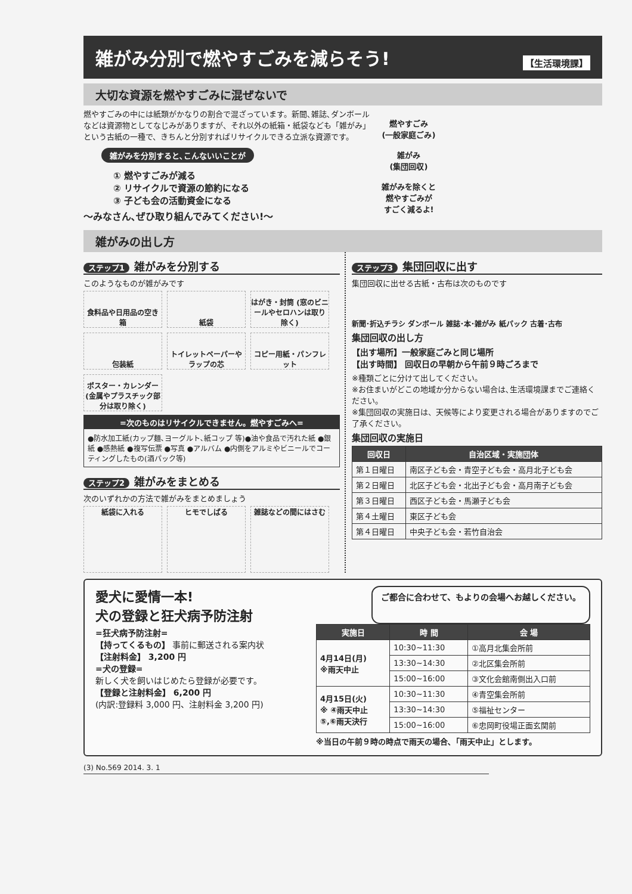雑がみ分別で燃やすごみを減らそう! 【生活環境課】
大切な資源を燃やすごみに混ぜないで
燃やすごみの中には紙類がかなりの割合で混ざっています。新聞､雑誌､ダンボールなどは資源物としてなじみがありますが、それ以外の紙箱・紙袋なども「雑がみ」という古紙の一種で、きちんと分別すればリサイクルできる立派な資源です。
雑がみを分別すると､こんないいことが
① 燃やすごみが減る
② リサイクルで資源の節約になる
③ 子ども会の活動資金になる
～みなさん､ぜひ取り組んでみてください!～
燃やすごみ
(一般家庭ごみ)
雑がみ
(集団回収)
雑がみを除くと
燃やすごみが
すごく減るよ!
雑がみの出し方
ステップ1 雑がみを分別する
このようなものが雑がみです
食料品や日用品の空き箱
紙袋
はがき・封筒 (窓のビニールやセロハンは取り除く)
包装紙
トイレットペーパーやラップの芯
コピー用紙・パンフレット
ポスター・カレンダー (金属やプラスチック部分は取り除く)
=次のものはリサイクルできません。燃やすごみへ=
●防水加工紙(カップ麺､ヨーグルト､紙コップ 等)●油や食品で汚れた紙 ●銀紙 ●感熱紙 ●複写伝票 ●写真 ●アルバム ●内側をアルミやビニールでコーティングしたもの(酒パック等)
ステップ2 雑がみをまとめる
次のいずれかの方法で雑がみをまとめましょう
紙袋に入れる
ヒモでしばる
雑誌などの間にはさむ
ステップ3 集団回収に出す
集団回収に出せる古紙・古布は次のものです
新聞･折込チラシ ダンボール 雑誌･本･雑がみ 紙パック 古着･古布
集団回収の出し方
【出す場所】一般家庭ごみと同じ場所
【出す時間】 回収日の早朝から午前９時ごろまで
※種類ごとに分けて出してください。
※お住まいがどこの地域か分からない場合は､生活環境課までご連絡ください。
※集団回収の実施日は、天候等により変更される場合がありますのでご了承ください。
集団回収の実施日
| 回収日 | 自治区域・実施団体 |
| --- | --- |
| 第１日曜日 | 南区子ども会・青空子ども会・高月北子ども会 |
| 第２日曜日 | 北区子ども会・北出子ども会・高月南子ども会 |
| 第３日曜日 | 西区子ども会・馬瀬子ども会 |
| 第４土曜日 | 東区子ども会 |
| 第４日曜日 | 中央子ども会・若竹自治会 |
愛犬に愛情一本!
犬の登録と狂犬病予防注射
ご都合に合わせて、もよりの会場へお越しください。
=狂犬病予防注射=
【持ってくるもの】 事前に郵送される案内状
【注射料金】 3,200 円
=犬の登録=
新しく犬を飼いはじめたら登録が必要です。
【登録と注射料金】 6,200 円
(内訳:登録料 3,000 円、注射料金 3,200 円)
| 実施日 | 時 間 | 会 場 |
| --- | --- | --- |
| 4月14日(月) ※雨天中止 | 10:30~11:30 | ①高月北集会所前 |
| | 13:30~14:30 | ②北区集会所前 |
| | 15:00~16:00 | ③文化会館南側出入口前 |
| 4月15日(火) ※ ④雨天中止 ⑤,⑥雨天決行 | 10:30~11:30 | ④青空集会所前 |
| | 13:30~14:30 | ⑤福祉センター |
| | 15:00~16:00 | ⑥忠岡町役場正面玄関前 |
※当日の午前９時の時点で雨天の場合､「雨天中止」とします。
(3) No.569 2014. 3. 1